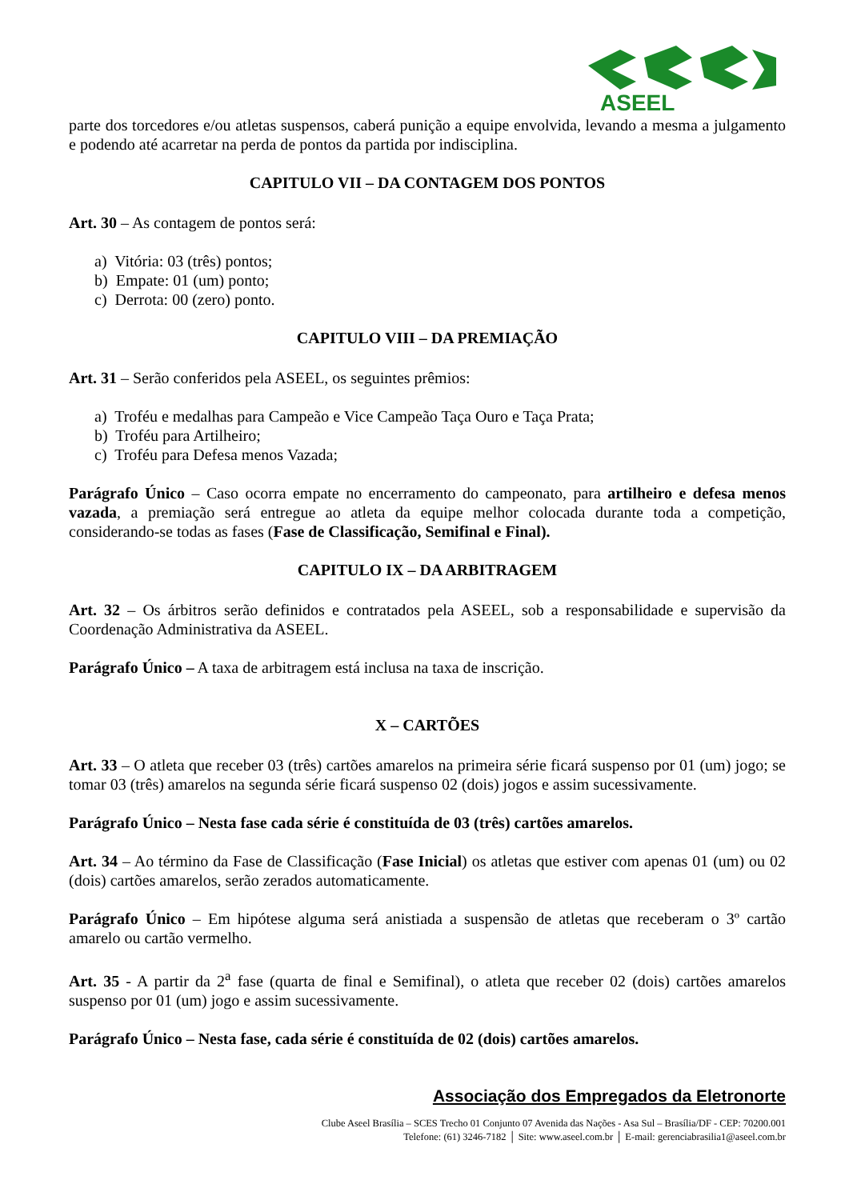ASEEL
parte dos torcedores e/ou atletas suspensos, caberá punição a equipe envolvida, levando a mesma a julgamento e podendo até acarretar na perda de pontos da partida por indisciplina.
CAPITULO VII – DA CONTAGEM DOS PONTOS
Art. 30 – As contagem de pontos será:
a) Vitória: 03 (três) pontos;
b) Empate: 01 (um) ponto;
c) Derrota: 00 (zero) ponto.
CAPITULO VIII – DA PREMIAÇÃO
Art. 31 – Serão conferidos pela ASEEL, os seguintes prêmios:
a) Troféu e medalhas para Campeão e Vice Campeão Taça Ouro e Taça Prata;
b) Troféu para Artilheiro;
c) Troféu para Defesa menos Vazada;
Parágrafo Único – Caso ocorra empate no encerramento do campeonato, para artilheiro e defesa menos vazada, a premiação será entregue ao atleta da equipe melhor colocada durante toda a competição, considerando-se todas as fases (Fase de Classificação, Semifinal e Final).
CAPITULO IX – DA ARBITRAGEM
Art. 32 – Os árbitros serão definidos e contratados pela ASEEL, sob a responsabilidade e supervisão da Coordenação Administrativa da ASEEL.
Parágrafo Único – A taxa de arbitragem está inclusa na taxa de inscrição.
X – CARTÕES
Art. 33 – O atleta que receber 03 (três) cartões amarelos na primeira série ficará suspenso por 01 (um) jogo; se tomar 03 (três) amarelos na segunda série ficará suspenso 02 (dois) jogos e assim sucessivamente.
Parágrafo Único – Nesta fase cada série é constituída de 03 (três) cartões amarelos.
Art. 34 – Ao término da Fase de Classificação (Fase Inicial) os atletas que estiver com apenas 01 (um) ou 02 (dois) cartões amarelos, serão zerados automaticamente.
Parágrafo Único – Em hipótese alguma será anistiada a suspensão de atletas que receberam o 3º cartão amarelo ou cartão vermelho.
Art. 35 - A partir da 2<sup>a</sup> fase (quarta de final e Semifinal), o atleta que receber 02 (dois) cartões amarelos suspenso por 01 (um) jogo e assim sucessivamente.
Parágrafo Único – Nesta fase, cada série é constituída de 02 (dois) cartões amarelos.
Associação dos Empregados da Eletronorte
Clube Aseel Brasília – SCES Trecho 01 Conjunto 07 Avenida das Nações - Asa Sul – Brasília/DF - CEP: 70200.001
Telefone: (61) 3246-7182 │ Site: www.aseel.com.br │ E-mail: gerenciabrasilia1@aseel.com.br